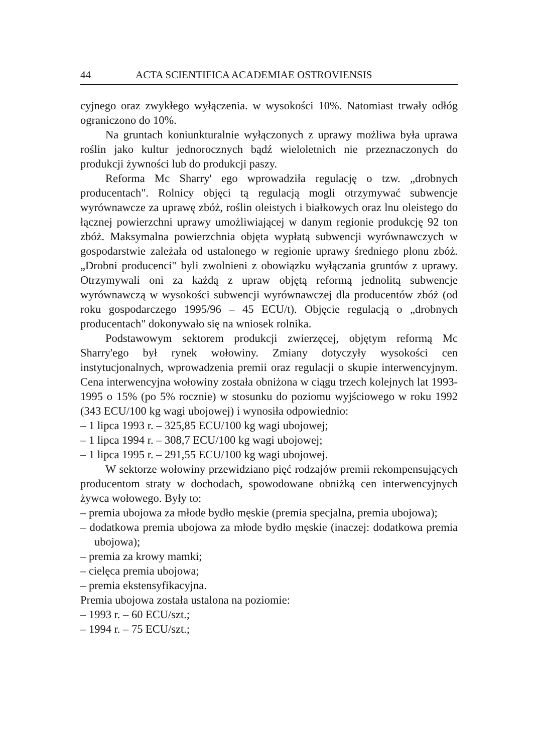44 ACTA SCIENTIFICA ACADEMIAE OSTROVIENSIS
cyjnego oraz zwykłego wyłączenia. w wysokości 10%. Natomiast trwały odłóg ograniczono do 10%.
Na gruntach koniunkturalnie wyłączonych z uprawy możliwa była uprawa roślin jako kultur jednorocznych bądź wieloletnich nie przeznaczonych do produkcji żywności lub do produkcji paszy.
Reforma Mc Sharry' ego wprowadziła regulację o tzw. „drobnych producentach". Rolnicy objęci tą regulacją mogli otrzymywać subwencje wyrównawcze za uprawę zbóż, roślin oleistych i białkowych oraz lnu oleistego do łącznej powierzchni uprawy umożliwiającej w danym regionie produkcję 92 ton zbóż. Maksymalna powierzchnia objęta wypłatą subwencji wyrównawczych w gospodarstwie zależała od ustalonego w regionie uprawy średniego plonu zbóż. „Drobni producenci" byli zwolnieni z obowiązku wyłączania gruntów z uprawy. Otrzymywali oni za każdą z upraw objętą reformą jednolitą subwencje wyrównawczą w wysokości subwencji wyrównawczej dla producentów zbóż (od roku gospodarczego 1995/96 – 45 ECU/t). Objęcie regulacją o „drobnych producentach" dokonywało się na wniosek rolnika.
Podstawowym sektorem produkcji zwierzęcej, objętym reformą Mc Sharry'ego był rynek wołowiny. Zmiany dotyczyły wysokości cen instytucjonalnych, wprowadzenia premii oraz regulacji o skupie interwencyjnym. Cena interwencyjna wołowiny została obniżona w ciągu trzech kolejnych lat 1993-1995 o 15% (po 5% rocznie) w stosunku do poziomu wyjściowego w roku 1992 (343 ECU/100 kg wagi ubojowej) i wynosiła odpowiednio:
– 1 lipca 1993 r. – 325,85 ECU/100 kg wagi ubojowej;
– 1 lipca 1994 r. – 308,7 ECU/100 kg wagi ubojowej;
– 1 lipca 1995 r. – 291,55 ECU/100 kg wagi ubojowej.
W sektorze wołowiny przewidziano pięć rodzajów premii rekompensujących producentom straty w dochodach, spowodowane obniżką cen interwencyjnych żywca wołowego. Były to:
– premia ubojowa za młode bydło męskie (premia specjalna, premia ubojowa);
– dodatkowa premia ubojowa za młode bydło męskie (inaczej: dodatkowa premia ubojowa);
– premia za krowy mamki;
– cielęca premia ubojowa;
– premia ekstensyfikacyjna.
Premia ubojowa została ustalona na poziomie:
– 1993 r. – 60 ECU/szt.;
– 1994 r. – 75 ECU/szt.;